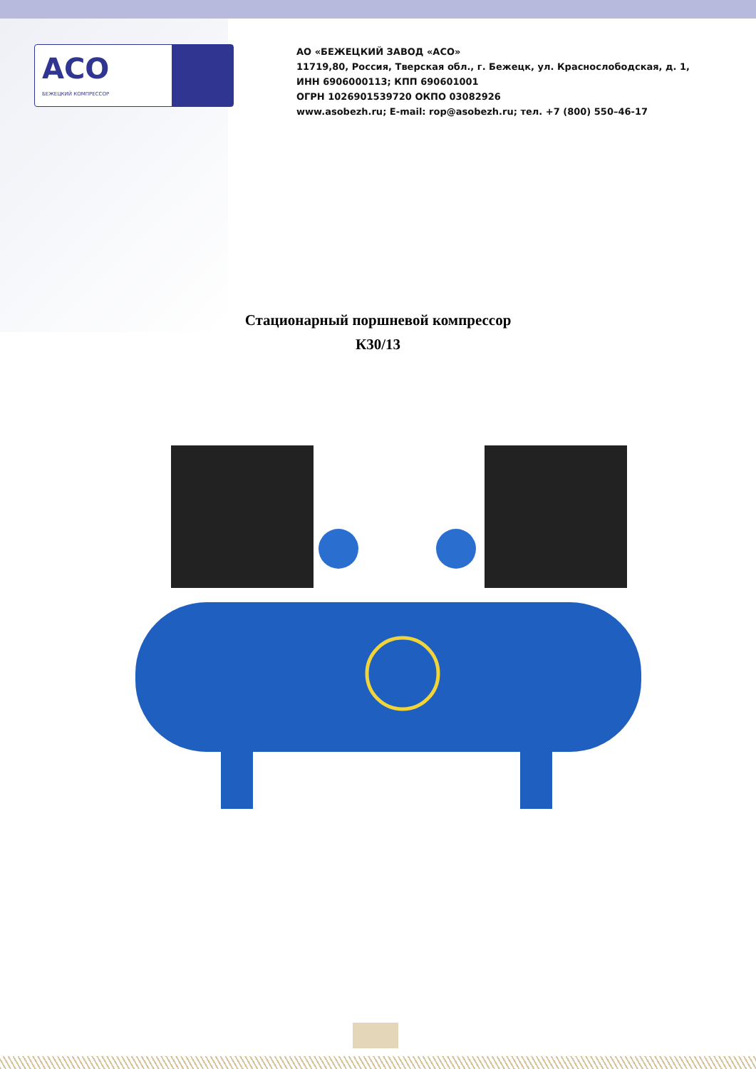АСО
БЕЖЕЦКИЙ КОМПРЕССОР
АО «БЕЖЕЦКИЙ ЗАВОД «АСО»
11719,80, Россия, Тверская обл., г. Бежецк, ул. Краснослободская, д. 1,
ИНН 6906000113; КПП 690601001
ОГРН 1026901539720 ОКПО 03082926
www.asobezh.ru; E-mail: rop@asobezh.ru; тел. +7 (800) 550–46-17
Стационарный поршневой компрессор
К30/13